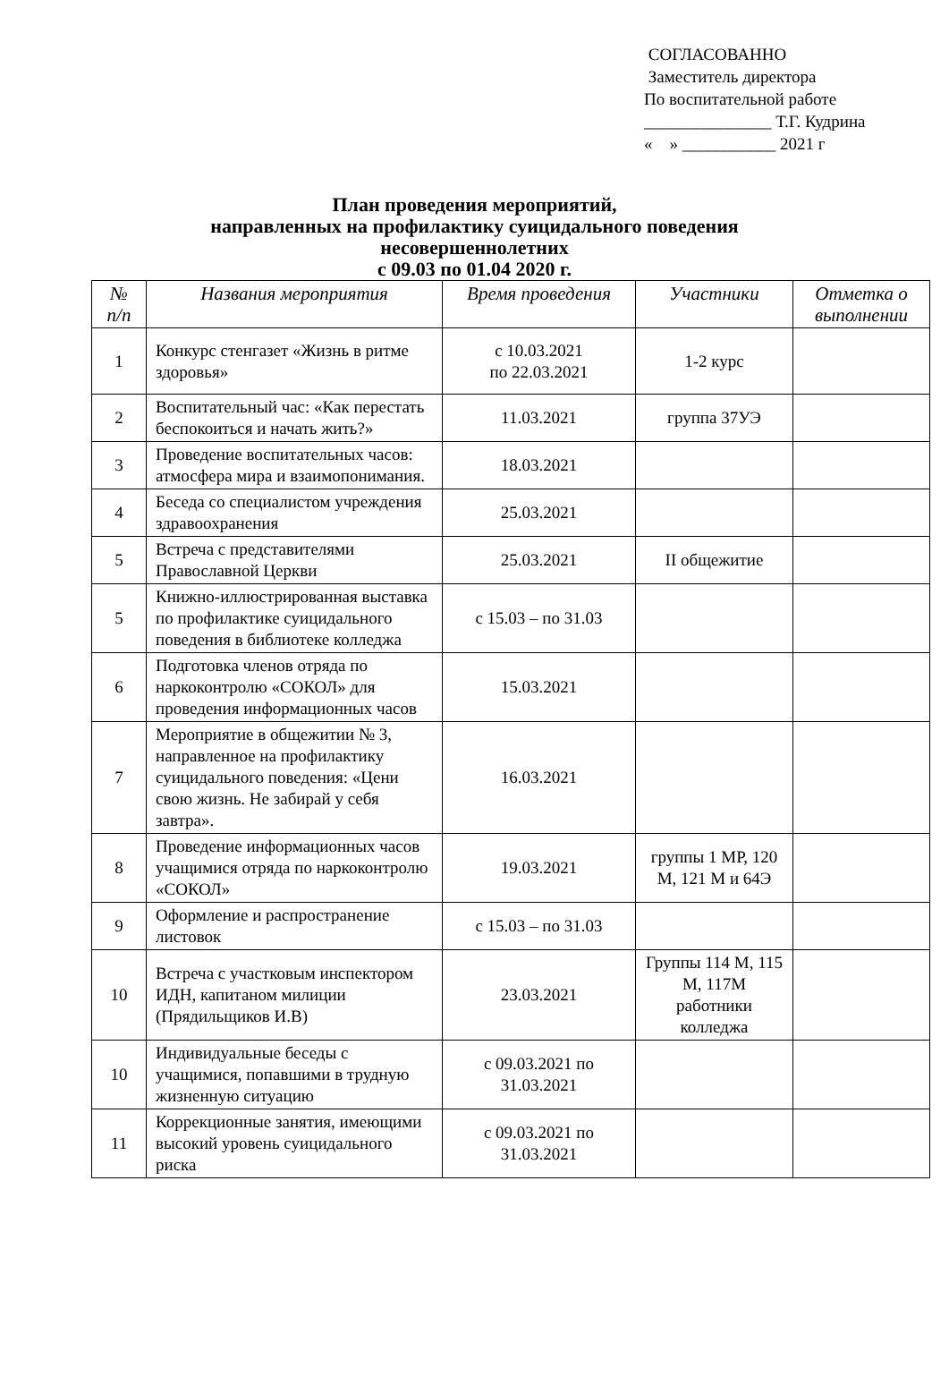СОГЛАСОВАННО
Заместитель директора
По воспитательной работе
_______________ Т.Г. Кудрина
« » ___________ 2021 г
План проведения мероприятий,
направленных на профилактику суицидального поведения
несовершеннолетних
с 09.03 по 01.04 2020 г.
| № п/п | Названия мероприятия | Время проведения | Участники | Отметка о выполнении |
| --- | --- | --- | --- | --- |
| 1 | Конкурс стенгазет «Жизнь в ритме здоровья» | с 10.03.2021 по 22.03.2021 | 1-2 курс | |
| 2 | Воспитательный час: «Как перестать беспокоиться и начать жить?» | 11.03.2021 | группа 37УЭ | |
| 3 | Проведение воспитательных часов: атмосфера мира и взаимопонимания. | 18.03.2021 | | |
| 4 | Беседа со специалистом учреждения здравоохранения | 25.03.2021 | | |
| 5 | Встреча с представителями Православной Церкви | 25.03.2021 | II общежитие | |
| 5 | Книжно-иллюстрированная выставка по профилактике суицидального поведения в библиотеке колледжа | с 15.03 – по 31.03 | | |
| 6 | Подготовка членов отряда по наркоконтролю «СОКОЛ» для проведения информационных часов | 15.03.2021 | | |
| 7 | Мероприятие в общежитии № 3, направленное на профилактику суицидального поведения: «Цени свою жизнь. Не забирай у себя завтра». | 16.03.2021 | | |
| 8 | Проведение информационных часов учащимися отряда по наркоконтролю «СОКОЛ» | 19.03.2021 | группы 1 МР, 120 М, 121 М и 64Э | |
| 9 | Оформление и распространение листовок | с 15.03 – по 31.03 | | |
| 10 | Встреча с участковым инспектором ИДН, капитаном милиции (Прядильщиков И.В) | 23.03.2021 | Группы 114 М, 115 М, 117М работники колледжа | |
| 10 | Индивидуальные беседы с учащимися, попавшими в трудную жизненную ситуацию | с 09.03.2021 по 31.03.2021 | | |
| 11 | Коррекционные занятия, имеющими высокий уровень суицидального риска | с 09.03.2021 по 31.03.2021 | | |